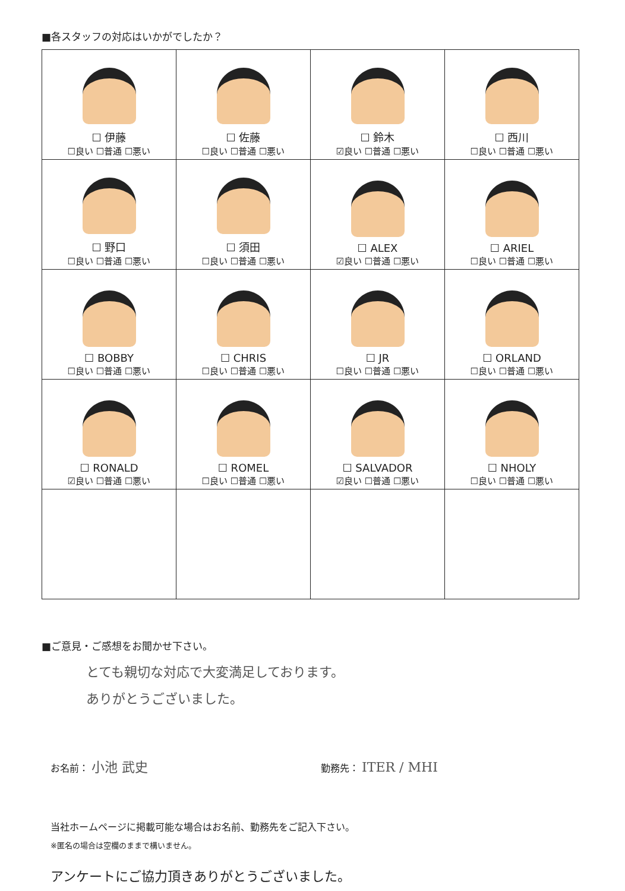■各スタッフの対応はいかがでしたか？
| ☐ 伊藤 ☐良い ☐普通 ☐悪い | ☐ 佐藤 ☐良い ☐普通 ☐悪い | ☐ 鈴木 ☑良い ☐普通 ☐悪い | ☐ 西川 ☐良い ☐普通 ☐悪い |
| ☐ 野口 ☐良い ☐普通 ☐悪い | ☐ 須田 ☐良い ☐普通 ☐悪い | ☐ ALEX ☑良い ☐普通 ☐悪い | ☐ ARIEL ☐良い ☐普通 ☐悪い |
| ☐ BOBBY ☐良い ☐普通 ☐悪い | ☐ CHRIS ☐良い ☐普通 ☐悪い | ☐ JR ☐良い ☐普通 ☐悪い | ☐ ORLAND ☐良い ☐普通 ☐悪い |
| ☐ RONALD ☑良い ☐普通 ☐悪い | ☐ ROMEL ☐良い ☐普通 ☐悪い | ☐ SALVADOR ☑良い ☐普通 ☐悪い | ☐ NHOLY ☐良い ☐普通 ☐悪い |
■ご意見・ご感想をお聞かせ下さい。
とても親切な対応で大変満足しております。
ありがとうございました。
お名前： 小池 武史
勤務先： ITER / MHI
当社ホームページに掲載可能な場合はお名前、勤務先をご記入下さい。
※匿名の場合は空欄のままで構いません。
アンケートにご協力頂きありがとうございました。